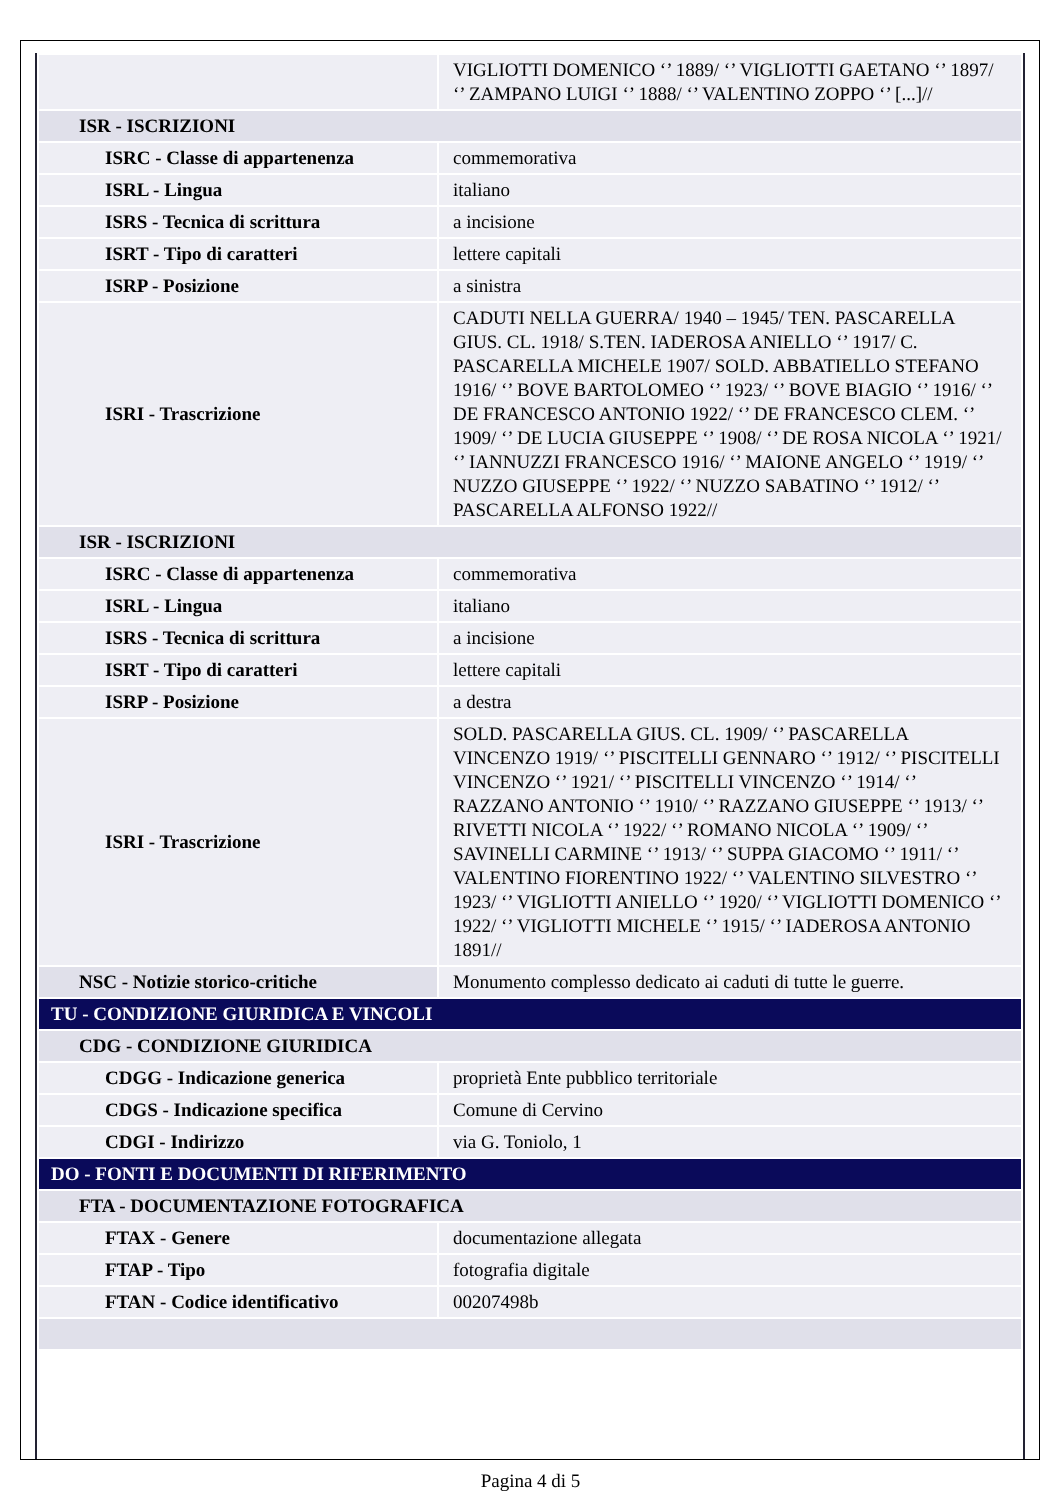| | VIGLIOTTI DOMENICO ‘’ 1889/ ‘’ VIGLIOTTI GAETANO ‘’ 1897/ ‘’ ZAMPANO LUIGI ‘’ 1888/ ‘’ VALENTINO ZOPPO ‘’ [...]// |
| ISR - ISCRIZIONI | |
| ISRC - Classe di appartenenza | commemorativa |
| ISRL - Lingua | italiano |
| ISRS - Tecnica di scrittura | a incisione |
| ISRT - Tipo di caratteri | lettere capitali |
| ISRP - Posizione | a sinistra |
| ISRI - Trascrizione | CADUTI NELLA GUERRA/ 1940 – 1945/ TEN. PASCARELLA GIUS. CL. 1918/ S.TEN. IADEROSA ANIELLO ‘’ 1917/ C. PASCARELLA MICHELE 1907/ SOLD. ABBATIELLO STEFANO 1916/ ‘’ BOVE BARTOLOMEO ‘’ 1923/ ‘’ BOVE BIAGIO ‘’ 1916/ ‘’ DE FRANCESCO ANTONIO 1922/ ‘’ DE FRANCESCO CLEM. ‘’ 1909/ ‘’ DE LUCIA GIUSEPPE ‘’ 1908/ ‘’ DE ROSA NICOLA ‘’ 1921/ ‘’ IANNUZZI FRANCESCO 1916/ ‘’ MAIONE ANGELO ‘’ 1919/ ‘’ NUZZO GIUSEPPE ‘’ 1922/ ‘’ NUZZO SABATINO ‘’ 1912/ ‘’ PASCARELLA ALFONSO 1922// |
| ISR - ISCRIZIONI | |
| ISRC - Classe di appartenenza | commemorativa |
| ISRL - Lingua | italiano |
| ISRS - Tecnica di scrittura | a incisione |
| ISRT - Tipo di caratteri | lettere capitali |
| ISRP - Posizione | a destra |
| ISRI - Trascrizione | SOLD. PASCARELLA GIUS. CL. 1909/ ‘’ PASCARELLA VINCENZO 1919/ ‘’ PISCITELLI GENNARO ‘’ 1912/ ‘’ PISCITELLI VINCENZO ‘’ 1921/ ‘’ PISCITELLI VINCENZO ‘’ 1914/ ‘’ RAZZANO ANTONIO ‘’ 1910/ ‘’ RAZZANO GIUSEPPE ‘’ 1913/ ‘’ RIVETTI NICOLA ‘’ 1922/ ‘’ ROMANO NICOLA ‘’ 1909/ ‘’ SAVINELLI CARMINE ‘’ 1913/ ‘’ SUPPA GIACOMO ‘’ 1911/ ‘’ VALENTINO FIORENTINO 1922/ ‘’ VALENTINO SILVESTRO ‘’ 1923/ ‘’ VIGLIOTTI ANIELLO ‘’ 1920/ ‘’ VIGLIOTTI DOMENICO ‘’ 1922/ ‘’ VIGLIOTTI MICHELE ‘’ 1915/ ‘’ IADEROSA ANTONIO 1891// |
| NSC - Notizie storico-critiche | Monumento complesso dedicato ai caduti di tutte le guerre. |
| TU - CONDIZIONE GIURIDICA E VINCOLI | |
| CDG - CONDIZIONE GIURIDICA | |
| CDGG - Indicazione generica | proprietà Ente pubblico territoriale |
| CDGS - Indicazione specifica | Comune di Cervino |
| CDGI - Indirizzo | via G. Toniolo, 1 |
| DO - FONTI E DOCUMENTI DI RIFERIMENTO | |
| FTA - DOCUMENTAZIONE FOTOGRAFICA | |
| FTAX - Genere | documentazione allegata |
| FTAP - Tipo | fotografia digitale |
| FTAN - Codice identificativo | 00207498b |
Pagina 4 di 5